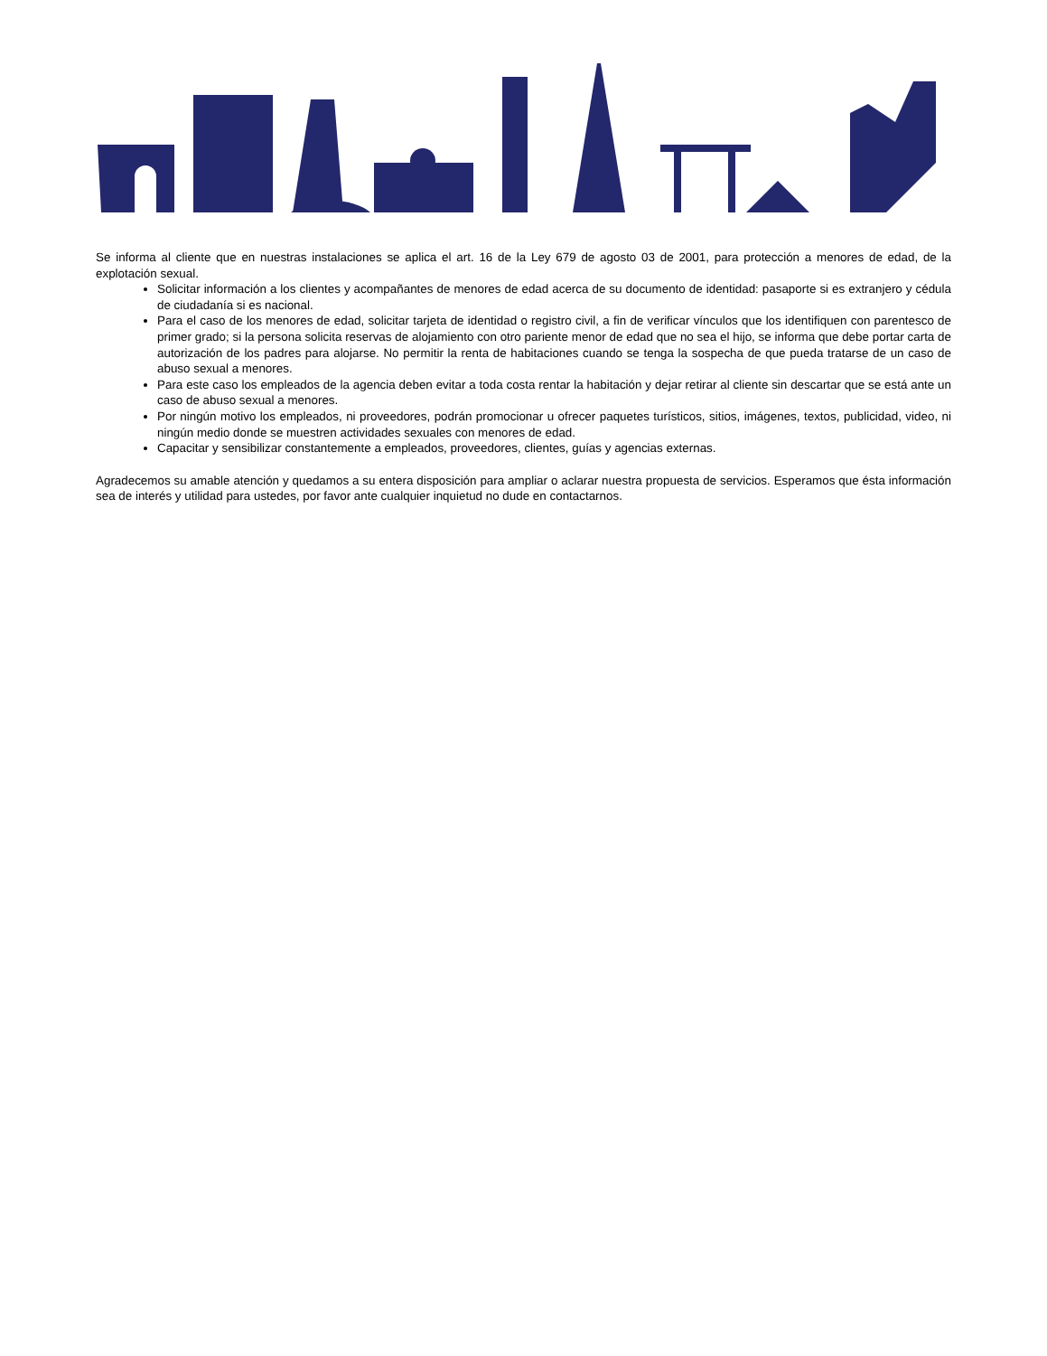Se informa al cliente que en nuestras instalaciones se aplica el art. 16 de la Ley 679 de agosto 03 de 2001, para protección a menores de edad, de la explotación sexual.
Solicitar información a los clientes y acompañantes de menores de edad acerca de su documento de identidad: pasaporte si es extranjero y cédula de ciudadanía si es nacional.
Para el caso de los menores de edad, solicitar tarjeta de identidad o registro civil, a fin de verificar vínculos que los identifiquen con parentesco de primer grado; si la persona solicita reservas de alojamiento con otro pariente menor de edad que no sea el hijo, se informa que debe portar carta de autorización de los padres para alojarse. No permitir la renta de habitaciones cuando se tenga la sospecha de que pueda tratarse de un caso de abuso sexual a menores.
Para este caso los empleados de la agencia deben evitar a toda costa rentar la habitación y dejar retirar al cliente sin descartar que se está ante un caso de abuso sexual a menores.
Por ningún motivo los empleados, ni proveedores, podrán promocionar u ofrecer paquetes turísticos, sitios, imágenes, textos, publicidad, video, ni ningún medio donde se muestren actividades sexuales con menores de edad.
Capacitar y sensibilizar constantemente a empleados, proveedores, clientes, guías y agencias externas.
Agradecemos su amable atención y quedamos a su entera disposición para ampliar o aclarar nuestra propuesta de servicios. Esperamos que ésta información sea de interés y utilidad para ustedes, por favor ante cualquier inquietud no dude en contactarnos.